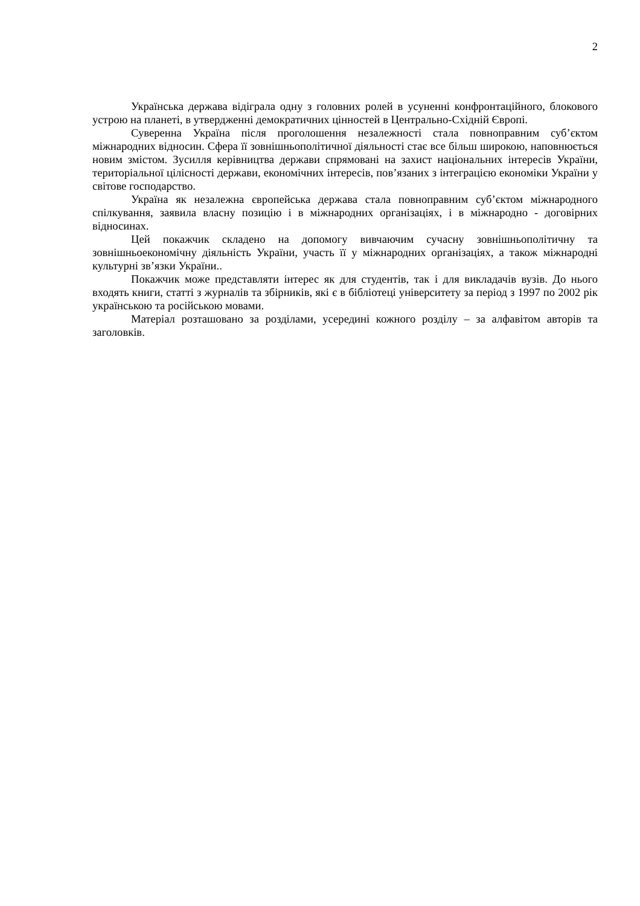2
Українська держава відіграла одну з головних ролей в усуненні конфронтаційного, блокового устрою на планеті, в утвердженні демократичних цінностей в Центрально-Східній Європі.
Суверенна Україна після проголошення незалежності стала повноправним суб’єктом міжнародних відносин. Сфера її зовнішньополітичної діяльності стає все більш широкою, наповнюється новим змістом. Зусилля керівництва держави спрямовані на захист національних інтересів України, територіальної цілісності держави, економічних інтересів, пов’язаних з інтеграцією економіки України у світове господарство.
Україна як незалежна європейська держава стала повноправним суб’єктом міжнародного спілкування, заявила власну позицію і в міжнародних організаціях, і в міжнародно - договірних відносинах.
Цей покажчик складено на допомогу вивчаючим сучасну зовнішньополітичну та зовнішньоекономічну діяльність України, участь її у міжнародних організаціях, а також міжнародні культурні зв’язки України..
Покажчик може представляти інтерес як для студентів, так і для викладачів вузів. До нього входять книги, статті з журналів та збірників, які є в бібліотеці університету за період з 1997 по 2002 рік українською та російською мовами.
Матеріал розташовано за розділами, усередині кожного розділу – за алфавітом авторів та заголовків.